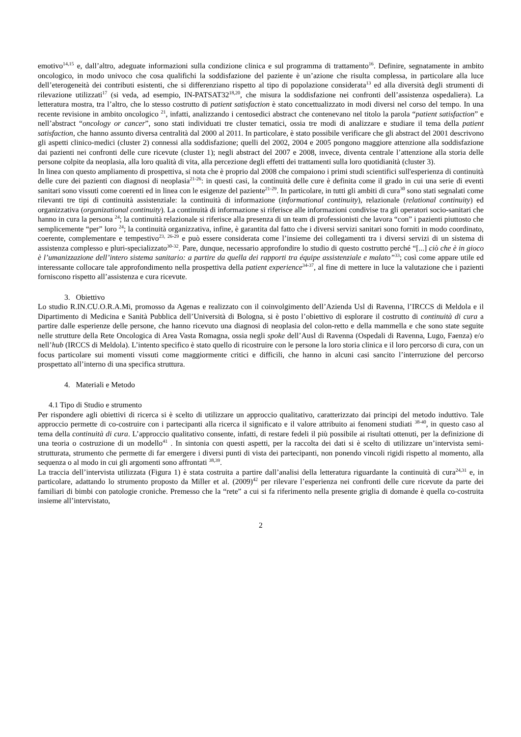emotivo<sup>14,15</sup> e, dall’altro, adeguate informazioni sulla condizione clinica e sul programma di trattamento<sup>16</sup>. Definire, segnatamente in ambito oncologico, in modo univoco che cosa qualifichi la soddisfazione del paziente è un’azione che risulta complessa, in particolare alla luce dell’eterogeneità dei contributi esistenti, che si differenziano rispetto al tipo di popolazione considerata<sup>13</sup> ed alla diversità degli strumenti di rilevazione utilizzati<sup>17</sup> (si veda, ad esempio, IN-PATSAT32<sup>18,20</sup>, che misura la soddisfazione nei confronti dell’assistenza ospedaliera). La letteratura mostra, tra l’altro, che lo stesso costrutto di patient satisfaction è stato concettualizzato in modi diversi nel corso del tempo. In una recente revisione in ambito oncologico <sup>21</sup>, infatti, analizzando i centosedici abstract che contenevano nel titolo la parola “patient satisfaction” e nell’abstract “oncology or cancer”, sono stati individuati tre cluster tematici, ossia tre modi di analizzare e studiare il tema della patient satisfaction, che hanno assunto diversa centralità dal 2000 al 2011. In particolare, è stato possibile verificare che gli abstract del 2001 descrivono gli aspetti clinico-medici (cluster 2) connessi alla soddisfazione; quelli del 2002, 2004 e 2005 pongono maggiore attenzione alla soddisfazione dai pazienti nei confronti delle cure ricevute (cluster 1); negli abstract del 2007 e 2008, invece, diventa centrale l’attenzione alla storia delle persone colpite da neoplasia, alla loro qualità di vita, alla percezione degli effetti dei trattamenti sulla loro quotidianità (cluster 3).
In linea con questo ampliamento di prospettiva, si nota che è proprio dal 2008 che compaiono i primi studi scientifici sull'esperienza di continuità delle cure dei pazienti con diagnosi di neoplasia<sup>21-26</sup>: in questi casi, la continuità delle cure è definita come il grado in cui una serie di eventi sanitari sono vissuti come coerenti ed in linea con le esigenze del paziente<sup>21-29</sup>. In particolare, in tutti gli ambiti di cura<sup>30</sup> sono stati segnalati come rilevanti tre tipi di continuità assistenziale: la continuità di informazione (informational continuity), relazionale (relational continuity) ed organizzativa (organizational continuity). La continuità di informazione si riferisce alle informazioni condivise tra gli operatori socio-sanitari che hanno in cura la persona <sup>24</sup>; la continuità relazionale si riferisce alla presenza di un team di professionisti che lavora “con” i pazienti piuttosto che semplicemente “per” loro <sup>24</sup>; la continuità organizzativa, infine, è garantita dal fatto che i diversi servizi sanitari sono forniti in modo coordinato, coerente, complementare e tempestivo<sup>23, 26-29</sup> e può essere considerata come l’insieme dei collegamenti tra i diversi servizi di un sistema di assistenza complesso e pluri-specializzato<sup>30-32</sup>. Pare, dunque, necessario approfondire lo studio di questo costrutto perché “[...] ciò che è in gioco è l’umanizzazione dell’intero sistema sanitario: a partire da quella dei rapporti tra équipe assistenziale e malato”<sup>33</sup>; così come appare utile ed interessante collocare tale approfondimento nella prospettiva della patient experience<sup>34-37</sup>, al fine di mettere in luce la valutazione che i pazienti forniscono rispetto all’assistenza e cura ricevute.
3. Obiettivo
Lo studio R.IN.CU.O.R.A.Mi, promosso da Agenas e realizzato con il coinvolgimento dell’Azienda Usl di Ravenna, l’IRCCS di Meldola e il Dipartimento di Medicina e Sanità Pubblica dell’Università di Bologna, si è posto l’obiettivo di esplorare il costrutto di continuità di cura a partire dalle esperienze delle persone, che hanno ricevuto una diagnosi di neoplasia del colon-retto e della mammella e che sono state seguite nelle strutture della Rete Oncologica di Area Vasta Romagna, ossia negli spoke dell’Ausl di Ravenna (Ospedali di Ravenna, Lugo, Faenza) e/o nell’hub (IRCCS di Meldola). L’intento specifico è stato quello di ricostruire con le persone la loro storia clinica e il loro percorso di cura, con un focus particolare sui momenti vissuti come maggiormente critici e difficili, che hanno in alcuni casi sancito l’interruzione del percorso prospettato all’interno di una specifica struttura.
4. Materiali e Metodo
4.1 Tipo di Studio e strumento
Per rispondere agli obiettivi di ricerca si è scelto di utilizzare un approccio qualitativo, caratterizzato dai principi del metodo induttivo. Tale approccio permette di co-costruire con i partecipanti alla ricerca il significato e il valore attribuito ai fenomeni studiati <sup>38-40</sup>, in questo caso al tema della continuità di cura. L’approccio qualitativo consente, infatti, di restare fedeli il più possibile ai risultati ottenuti, per la definizione di una teoria o costruzione di un modello<sup>41</sup> . In sintonia con questi aspetti, per la raccolta dei dati si è scelto di utilizzare un’intervista semi-strutturata, strumento che permette di far emergere i diversi punti di vista dei partecipanti, non ponendo vincoli rigidi rispetto al momento, alla sequenza o al modo in cui gli argomenti sono affrontati <sup>38,39</sup>.
La traccia dell’intervista utilizzata (Figura 1) è stata costruita a partire dall’analisi della letteratura riguardante la continuità di cura<sup>24,31</sup> e, in particolare, adattando lo strumento proposto da Miller et al. (2009)<sup>42</sup> per rilevare l’esperienza nei confronti delle cure ricevute da parte dei familiari di bimbi con patologie croniche. Premesso che la “rete” a cui si fa riferimento nella presente griglia di domande è quella co-costruita insieme all’intervistato,
2